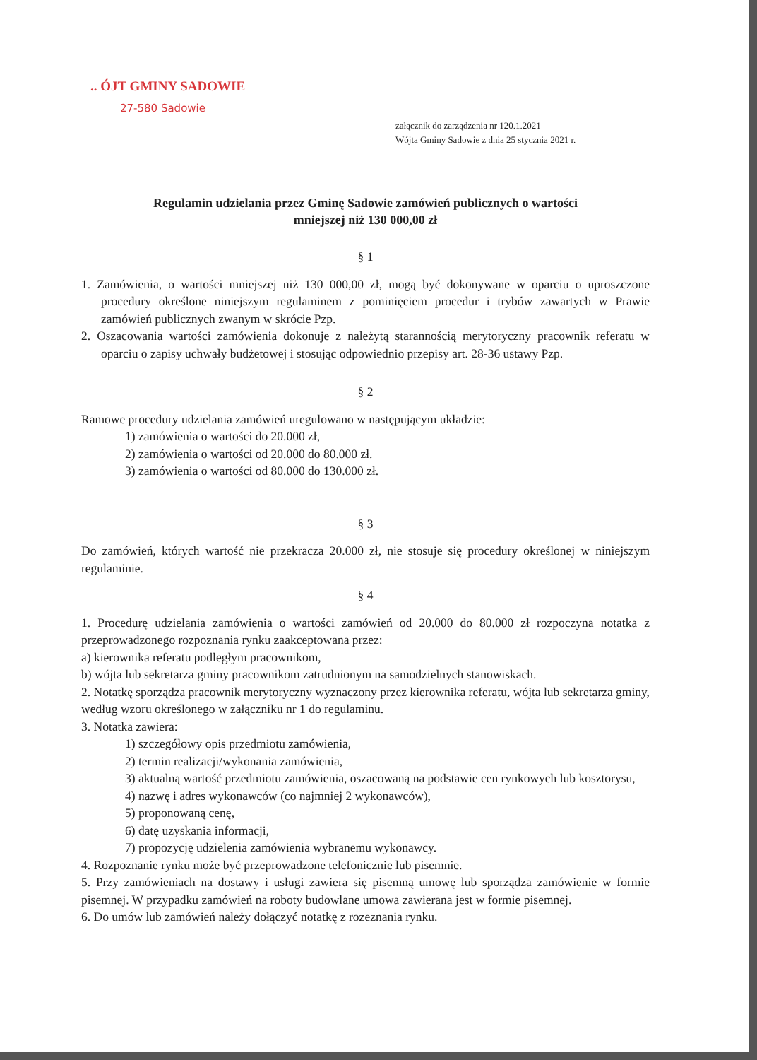.. ÓJT GMINY SADOWIE
27-580 Sadowie
załącznik do zarządzenia nr 120.1.2021
Wójta Gminy Sadowie z dnia 25 stycznia 2021 r.
Regulamin udzielania przez Gminę Sadowie zamówień publicznych o wartości
mniejszej niż 130 000,00 zł
§ 1
1. Zamówienia, o wartości mniejszej niż 130 000,00 zł, mogą być dokonywane w oparciu o uproszczone procedury określone niniejszym regulaminem z pominięciem procedur i trybów zawartych w Prawie zamówień publicznych zwanym w skrócie Pzp.
2. Oszacowania wartości zamówienia dokonuje z należytą starannością merytoryczny pracownik referatu w oparciu o zapisy uchwały budżetowej i stosując odpowiednio przepisy art. 28-36 ustawy Pzp.
§ 2
Ramowe procedury udzielania zamówień uregulowano w następującym układzie:
1) zamówienia o wartości do 20.000 zł,
2) zamówienia o wartości od 20.000 do 80.000 zł.
3) zamówienia o wartości od 80.000 do 130.000 zł.
§ 3
Do zamówień, których wartość nie przekracza 20.000 zł, nie stosuje się procedury określonej w niniejszym regulaminie.
§ 4
1. Procedurę udzielania zamówienia o wartości zamówień od 20.000 do 80.000 zł rozpoczyna notatka z przeprowadzonego rozpoznania rynku zaakceptowana przez:
a) kierownika referatu podległym pracownikom,
b) wójta lub sekretarza gminy pracownikom zatrudnionym na samodzielnych stanowiskach.
2. Notatkę sporządza pracownik merytoryczny wyznaczony przez kierownika referatu, wójta lub sekretarza gminy, według wzoru określonego w załączniku nr 1 do regulaminu.
3. Notatka zawiera:
1) szczegółowy opis przedmiotu zamówienia,
2) termin realizacji/wykonania zamówienia,
3) aktualną wartość przedmiotu zamówienia, oszacowaną na podstawie cen rynkowych lub kosztorysu,
4) nazwę i adres wykonawców (co najmniej 2 wykonawców),
5) proponowaną cenę,
6) datę uzyskania informacji,
7) propozycję udzielenia zamówienia wybranemu wykonawcy.
4. Rozpoznanie rynku może być przeprowadzone telefonicznie lub pisemnie.
5. Przy zamówieniach na dostawy i usługi zawiera się pisemną umowę lub sporządza zamówienie w formie pisemnej. W przypadku zamówień na roboty budowlane umowa zawierana jest w formie pisemnej.
6. Do umów lub zamówień należy dołączyć notatkę z rozeznania rynku.